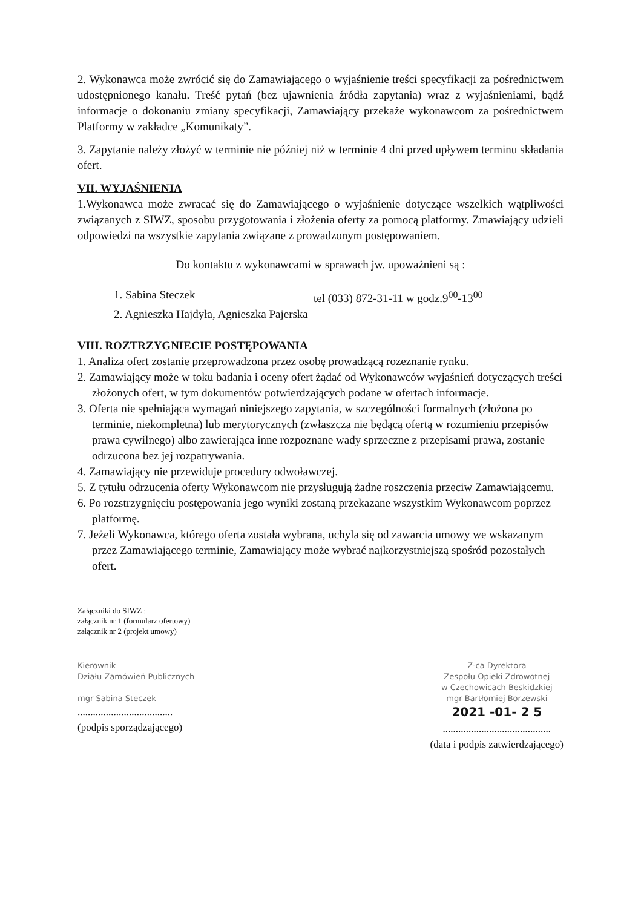2. Wykonawca może zwrócić się do Zamawiającego o wyjaśnienie treści specyfikacji za pośrednictwem udostępnionego kanału. Treść pytań (bez ujawnienia źródła zapytania) wraz z wyjaśnieniami, bądź informacje o dokonaniu zmiany specyfikacji, Zamawiający przekaże wykonawcom za pośrednictwem Platformy w zakładce „Komunikaty”.
3. Zapytanie należy złożyć w terminie nie później niż w terminie 4 dni przed upływem terminu składania ofert.
VII. WYJAŚNIENIA
1.Wykonawca może zwracać się do Zamawiającego o wyjaśnienie dotyczące wszelkich wątpliwości związanych z SIWZ, sposobu przygotowania i złożenia oferty za pomocą platformy. Zmawiający udzieli odpowiedzi na wszystkie zapytania związane z prowadzonym postępowaniem.
Do kontaktu z wykonawcami w sprawach jw. upoważnieni są :
1. Sabina Steczek tel (033) 872-31-11 w godz.9<sup>00</sup>-13<sup>00</sup>
2. Agnieszka Hajdyła, Agnieszka Pajerska
VIII. ROZTRZYGNIECIE POSTĘPOWANIA
1. Analiza ofert zostanie przeprowadzona przez osobę prowadzącą rozeznanie rynku.
2. Zamawiający może w toku badania i oceny ofert żądać od Wykonawców wyjaśnień dotyczących treści złożonych ofert, w tym dokumentów potwierdzających podane w ofertach informacje.
3. Oferta nie spełniająca wymagań niniejszego zapytania, w szczególności formalnych (złożona po terminie, niekompletna) lub merytorycznych (zwłaszcza nie będącą ofertą w rozumieniu przepisów prawa cywilnego) albo zawierająca inne rozpoznane wady sprzeczne z przepisami prawa, zostanie odrzucona bez jej rozpatrywania.
4. Zamawiający nie przewiduje procedury odwoławczej.
5. Z tytułu odrzucenia oferty Wykonawcom nie przysługują żadne roszczenia przeciw Zamawiającemu.
6. Po rozstrzygnięciu postępowania jego wyniki zostaną przekazane wszystkim Wykonawcom poprzez platformę.
7. Jeżeli Wykonawca, którego oferta została wybrana, uchyla się od zawarcia umowy we wskazanym przez Zamawiającego terminie, Zamawiający może wybrać najkorzystniejszą spośród pozostałych ofert.
Załączniki do SIWZ :
załącznik nr 1 (formularz ofertowy)
załącznik nr 2 (projekt umowy)
Kierownik
Działu Zamówień Publicznych
mgr Sabina Steczek
.....................................
(podpis sporządzającego)
Z-ca Dyrektora
Zespołu Opieki Zdrowotnej
w Czechowicach Beskidzkiej
mgr Bartłomiej Borzewski
2021 -01- 2 5
..........................................
(data i podpis zatwierdzającego)